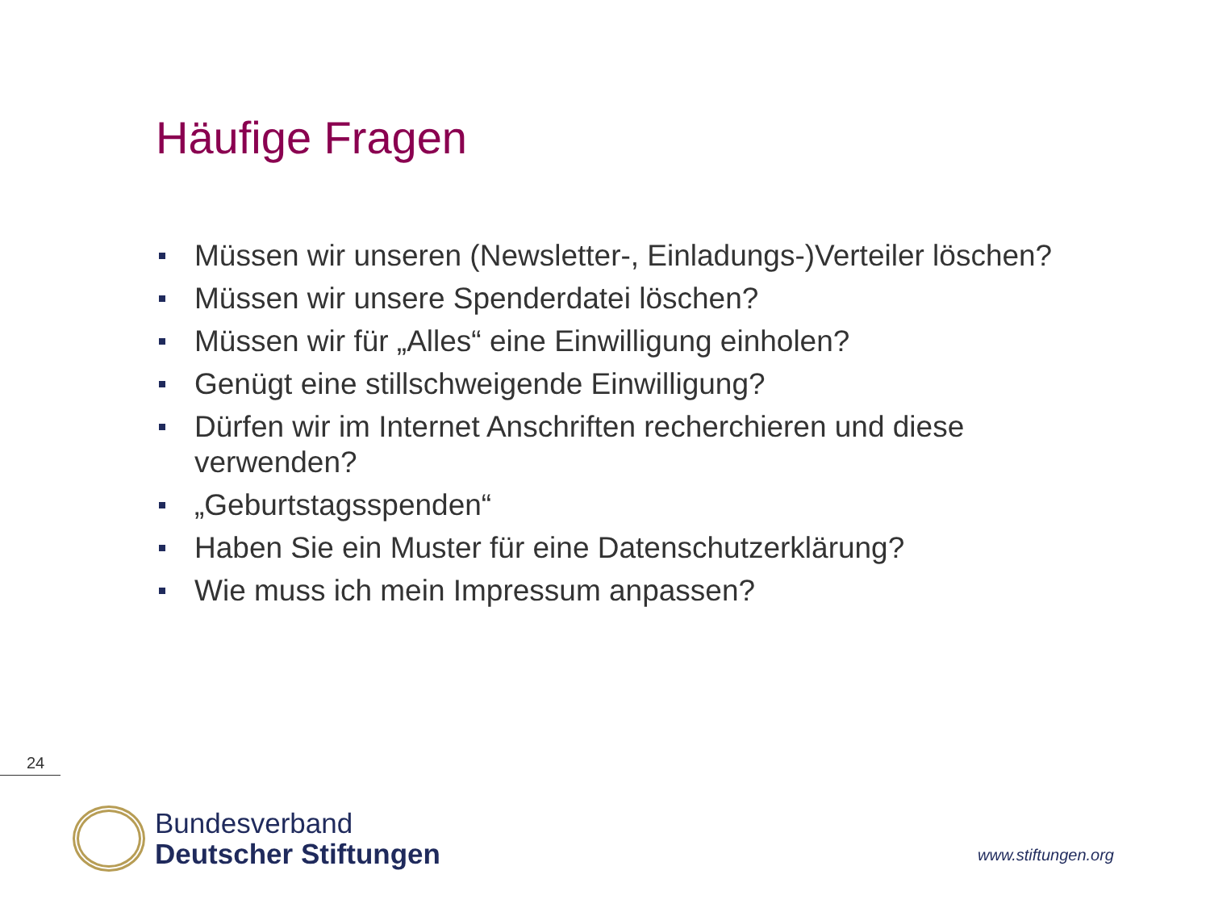Häufige Fragen
Müssen wir unseren (Newsletter-, Einladungs-)Verteiler löschen?
Müssen wir unsere Spenderdatei löschen?
Müssen wir für „Alles“ eine Einwilligung einholen?
Genügt eine stillschweigende Einwilligung?
Dürfen wir im Internet Anschriften recherchieren und diese verwenden?
„Geburtstagsspenden“
Haben Sie ein Muster für eine Datenschutzerklärung?
Wie muss ich mein Impressum anpassen?
24
Bundesverband
Deutscher Stiftungen
www.stiftungen.org